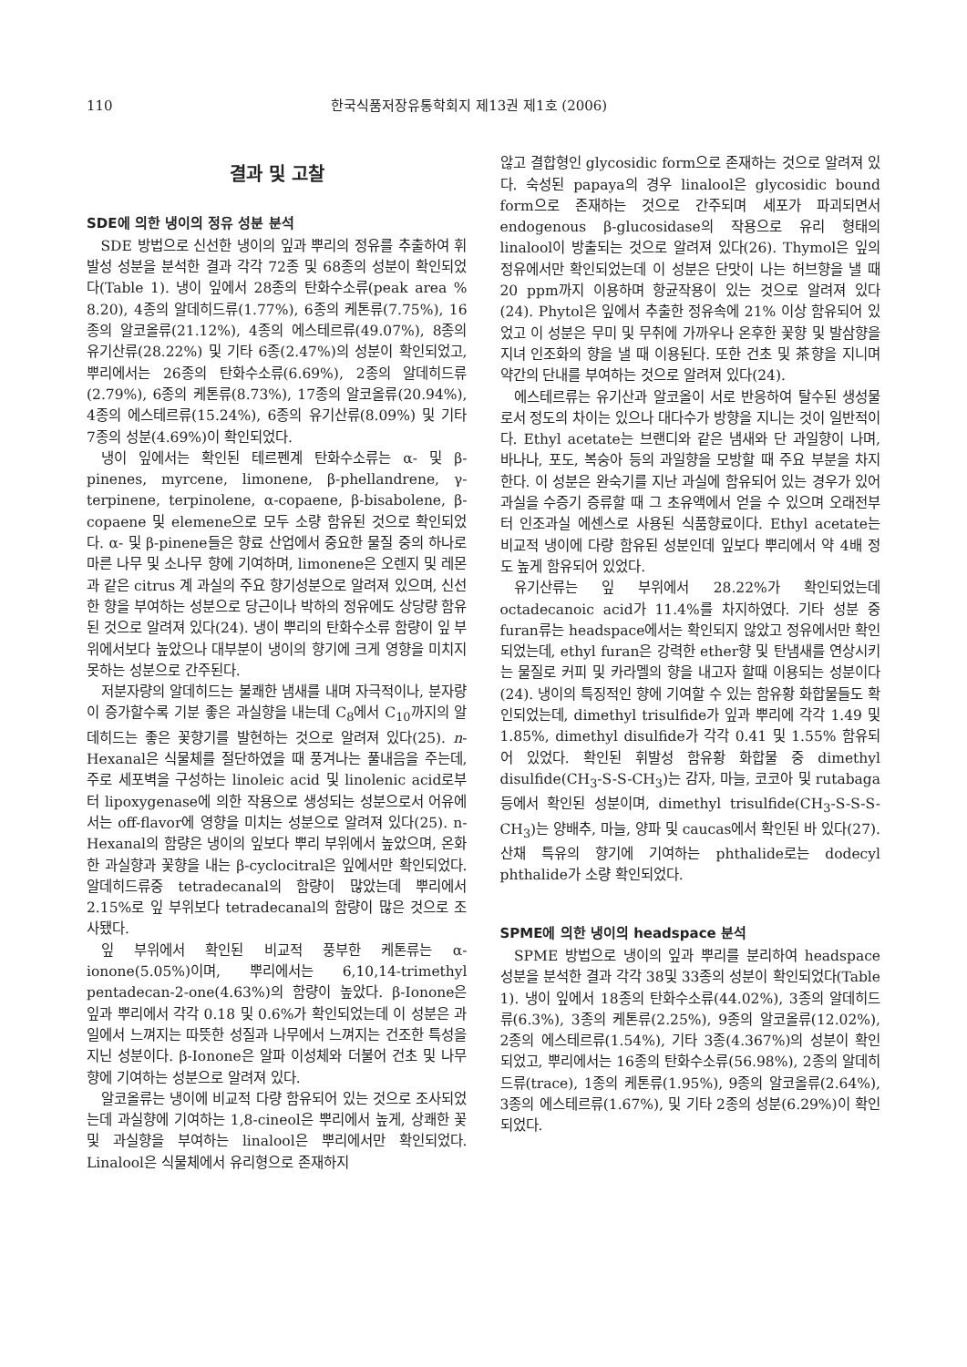110 한국식품저장유통학회지 제13권 제1호 (2006)
결과 및 고찰
SDE에 의한 냉이의 정유 성분 분석
SDE 방법으로 신선한 냉이의 잎과 뿌리의 정유를 추출하여 휘발성 성분을 분석한 결과 각각 72종 및 68종의 성분이 확인되었다(Table 1). 냉이 잎에서 28종의 탄화수소류(peak area % 8.20), 4종의 알데히드류(1.77%), 6종의 케톤류(7.75%), 16종의 알코올류(21.12%), 4종의 에스테르류(49.07%), 8종의 유기산류(28.22%) 및 기타 6종(2.47%)의 성분이 확인되었고, 뿌리에서는 26종의 탄화수소류(6.69%), 2종의 알데히드류(2.79%), 6종의 케톤류(8.73%), 17종의 알코올류(20.94%), 4종의 에스테르류(15.24%), 6종의 유기산류(8.09%) 및 기타 7종의 성분(4.69%)이 확인되었다.
냉이 잎에서는 확인된 테르펜계 탄화수소류는 α- 및 β-pinenes, myrcene, limonene, β-phellandrene, γ-terpinene, terpinolene, α-copaene, β-bisabolene, β-copaene 및 elemene으로 모두 소량 함유된 것으로 확인되었다. α- 및 β-pinene들은 향료 산업에서 중요한 물질 중의 하나로 마른 나무 및 소나무 향에 기여하며, limonene은 오렌지 및 레몬과 같은 citrus 계 과실의 주요 향기성분으로 알려져 있으며, 신선한 향을 부여하는 성분으로 당근이나 박하의 정유에도 상당량 함유된 것으로 알려져 있다(24). 냉이 뿌리의 탄화수소류 함량이 잎 부위에서보다 높았으나 대부분이 냉이의 향기에 크게 영향을 미치지 못하는 성분으로 간주된다.
저분자량의 알데히드는 불쾌한 냄새를 내며 자극적이나, 분자량이 증가할수록 기분 좋은 과실향을 내는데 C<sub>8</sub>에서 C<sub>10</sub>까지의 알데히드는 좋은 꽃향기를 발현하는 것으로 알려져 있다(25). n-Hexanal은 식물체를 절단하였을 때 풍겨나는 풀내음을 주는데, 주로 세포벽을 구성하는 linoleic acid 및 linolenic acid로부터 lipoxygenase에 의한 작용으로 생성되는 성분으로서 어유에서는 off-flavor에 영향을 미치는 성분으로 알려져 있다(25). n-Hexanal의 함량은 냉이의 잎보다 뿌리 부위에서 높았으며, 온화한 과실향과 꽃향을 내는 β-cyclocitral은 잎에서만 확인되었다. 알데히드류중 tetradecanal의 함량이 많았는데 뿌리에서 2.15%로 잎 부위보다 tetradecanal의 함량이 많은 것으로 조사됐다.
잎 부위에서 확인된 비교적 풍부한 케톤류는 α-ionone(5.05%)이며, 뿌리에서는 6,10,14-trimethyl pentadecan-2-one(4.63%)의 함량이 높았다. β-Ionone은 잎과 뿌리에서 각각 0.18 및 0.6%가 확인되었는데 이 성분은 과일에서 느껴지는 따뜻한 성질과 나무에서 느껴지는 건조한 특성을 지닌 성분이다. β-Ionone은 알파 이성체와 더불어 건초 및 나무향에 기여하는 성분으로 알려져 있다.
알코올류는 냉이에 비교적 다량 함유되어 있는 것으로 조사되었는데 과실향에 기여하는 1,8-cineol은 뿌리에서 높게, 상쾌한 꽃 및 과실향을 부여하는 linalool은 뿌리에서만 확인되었다. Linalool은 식물체에서 유리형으로 존재하지
않고 결합형인 glycosidic form으로 존재하는 것으로 알려져 있다. 숙성된 papaya의 경우 linalool은 glycosidic bound form으로 존재하는 것으로 간주되며 세포가 파괴되면서 endogenous β-glucosidase의 작용으로 유리 형태의 linalool이 방출되는 것으로 알려져 있다(26). Thymol은 잎의 정유에서만 확인되었는데 이 성분은 단맛이 나는 허브향을 낼 때 20 ppm까지 이용하며 항균작용이 있는 것으로 알려져 있다(24). Phytol은 잎에서 추출한 정유속에 21% 이상 함유되어 있었고 이 성분은 무미 및 무취에 가까우나 온후한 꽃향 및 발삼향을 지녀 인조화의 향을 낼 때 이용된다. 또한 건초 및 茶향을 지니며 약간의 단내를 부여하는 것으로 알려져 있다(24).
에스테르류는 유기산과 알코올이 서로 반응하여 탈수된 생성물로서 정도의 차이는 있으나 대다수가 방향을 지니는 것이 일반적이다. Ethyl acetate는 브랜디와 같은 냄새와 단 과일향이 나며, 바나나, 포도, 복숭아 등의 과일향을 모방할 때 주요 부분을 차지한다. 이 성분은 완숙기를 지난 과실에 함유되어 있는 경우가 있어 과실을 수증기 증류할 때 그 초유액에서 얻을 수 있으며 오래전부터 인조과실 에센스로 사용된 식품향료이다. Ethyl acetate는 비교적 냉이에 다량 함유된 성분인데 잎보다 뿌리에서 약 4배 정도 높게 함유되어 있었다.
유기산류는 잎 부위에서 28.22%가 확인되었는데 octadecanoic acid가 11.4%를 차지하였다. 기타 성분 중 furan류는 headspace에서는 확인되지 않았고 정유에서만 확인되었는데, ethyl furan은 강력한 ether향 및 탄냄새를 연상시키는 물질로 커피 및 카라멜의 향을 내고자 할때 이용되는 성분이다(24). 냉이의 특징적인 향에 기여할 수 있는 함유황 화합물들도 확인되었는데, dimethyl trisulfide가 잎과 뿌리에 각각 1.49 및 1.85%, dimethyl disulfide가 각각 0.41 및 1.55% 함유되어 있었다. 확인된 휘발성 함유황 화합물 중 dimethyl disulfide(CH<sub>3</sub>-S-S-CH<sub>3</sub>)는 감자, 마늘, 코코아 및 rutabaga 등에서 확인된 성분이며, dimethyl trisulfide(CH<sub>3</sub>-S-S-S-CH<sub>3</sub>)는 양배추, 마늘, 양파 및 caucas에서 확인된 바 있다(27). 산채 특유의 향기에 기여하는 phthalide로는 dodecyl phthalide가 소량 확인되었다.
SPME에 의한 냉이의 headspace 분석
SPME 방법으로 냉이의 잎과 뿌리를 분리하여 headspace 성분을 분석한 결과 각각 38및 33종의 성분이 확인되었다(Table 1). 냉이 잎에서 18종의 탄화수소류(44.02%), 3종의 알데히드류(6.3%), 3종의 케톤류(2.25%), 9종의 알코올류(12.02%), 2종의 에스테르류(1.54%), 기타 3종(4.367%)의 성분이 확인되었고, 뿌리에서는 16종의 탄화수소류(56.98%), 2종의 알데히드류(trace), 1종의 케톤류(1.95%), 9종의 알코올류(2.64%), 3종의 에스테르류(1.67%), 및 기타 2종의 성분(6.29%)이 확인되었다.